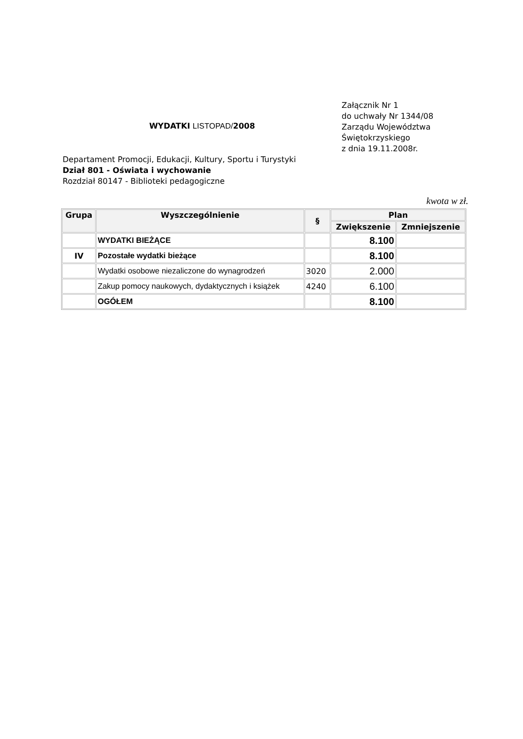WYDATKI LISTOPAD/2008
Załącznik Nr 1
do uchwały Nr 1344/08
Zarządu Województwa
Świętokrzyskiego
z dnia 19.11.2008r.
Departament Promocji, Edukacji, Kultury, Sportu i Turystyki
Dział 801 - Oświata i wychowanie
Rozdział 80147 - Biblioteki pedagogiczne
kwota w zł.
| Grupa | Wyszczególnienie | § | Plan | |
| --- | --- | --- | --- | --- |
| | | | Zwiększenie | Zmniejszenie |
| | WYDATKI BIEŻĄCE | | 8.100 | |
| IV | Pozostałe wydatki bieżące | | 8.100 | |
| | Wydatki osobowe niezaliczone do wynagrodzeń | 3020 | 2.000 | |
| | Zakup pomocy naukowych, dydaktycznych i książek | 4240 | 6.100 | |
| | OGÓŁEM | | 8.100 | |